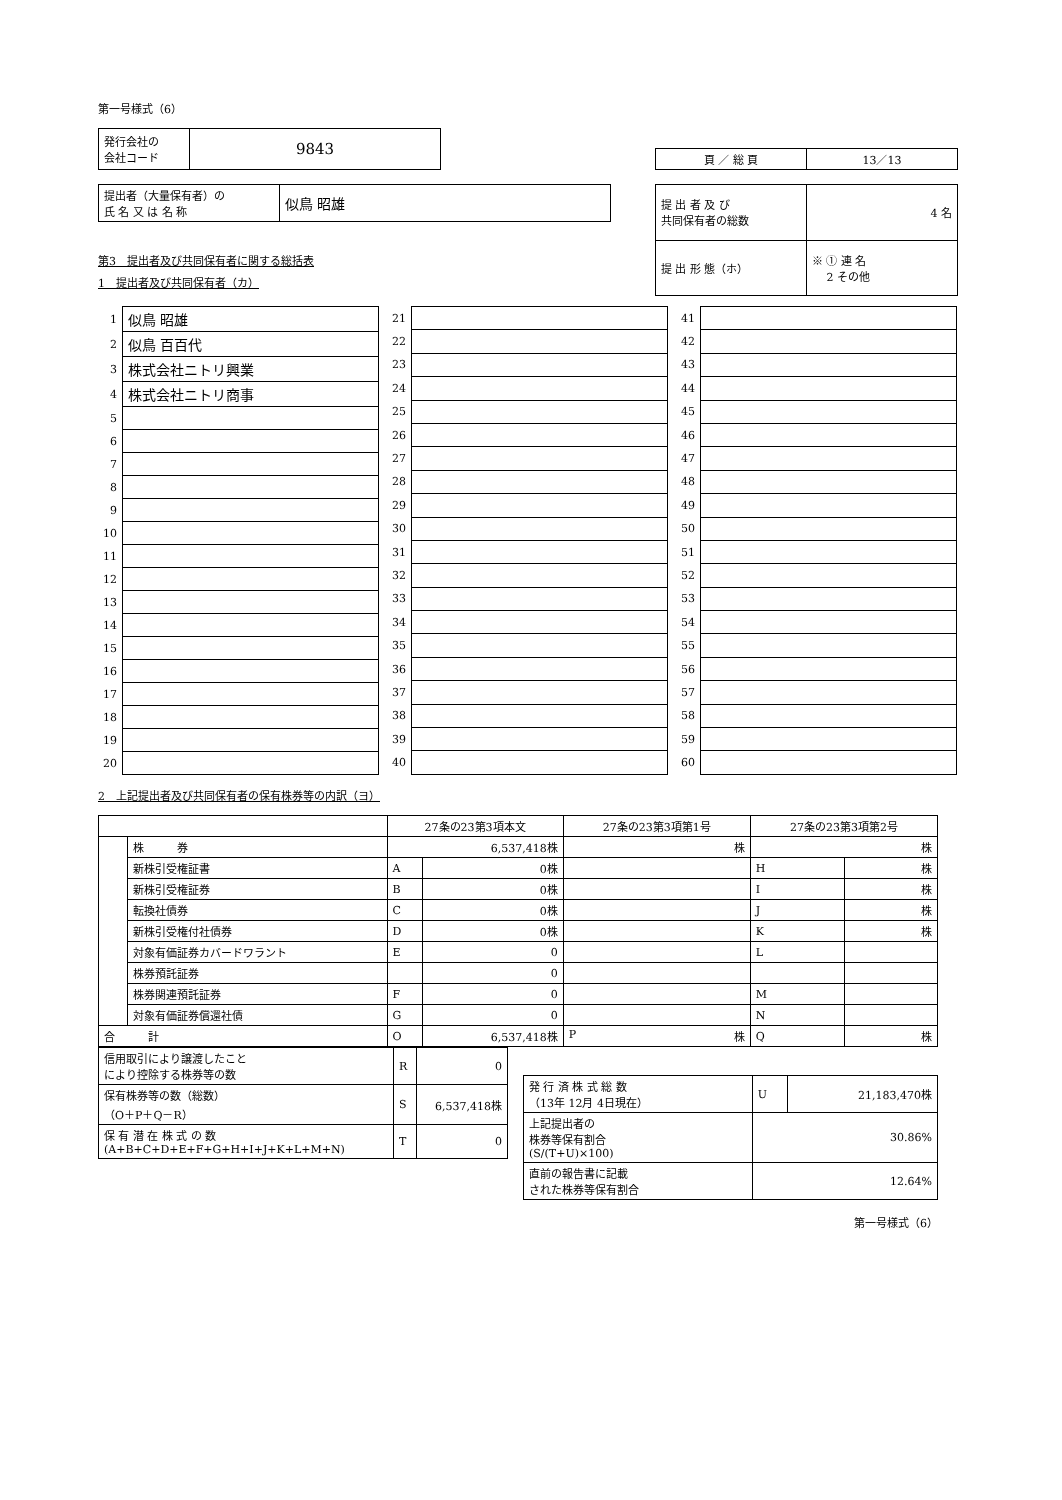第一号様式（6）
| 発行会社の 会社コード | 9843 |
| 頁 ／ 総 頁 | 13／13 |
| 提出者（大量保有者）の 氏 名 又 は 名 称 | 似鳥 昭雄 |
第3　提出者及び共同保有者に関する総括表
1　提出者及び共同保有者（カ）
| 提 出 者 及 び 共同保有者の総数 | 4 名 |
| 提 出 形 態（ホ） | ※ ① 連 名 2 その他 |
| 1 | 似鳥 昭雄 |
| 2 | 似鳥 百百代 |
| 3 | 株式会社ニトリ興業 |
| 4 | 株式会社ニトリ商事 |
| 5 | |
| 6 | |
| 7 | |
| 8 | |
| 9 | |
| 10 | |
| 11 | |
| 12 | |
| 13 | |
| 14 | |
| 15 | |
| 16 | |
| 17 | |
| 18 | |
| 19 | |
| 20 | |
| 21 | |
| 22 | |
| 23 | |
| 24 | |
| 25 | |
| 26 | |
| 27 | |
| 28 | |
| 29 | |
| 30 | |
| 31 | |
| 32 | |
| 33 | |
| 34 | |
| 35 | |
| 36 | |
| 37 | |
| 38 | |
| 39 | |
| 40 | |
| 41 | |
| 42 | |
| 43 | |
| 44 | |
| 45 | |
| 46 | |
| 47 | |
| 48 | |
| 49 | |
| 50 | |
| 51 | |
| 52 | |
| 53 | |
| 54 | |
| 55 | |
| 56 | |
| 57 | |
| 58 | |
| 59 | |
| 60 | |
2　上記提出者及び共同保有者の保有株券等の内訳（ヨ）
| | | 27条の23第3項本文 | | 27条の23第3項第1号 | 27条の23第3項第2号 | |
| --- | --- | --- | --- | --- | --- | --- |
| | 株 券 | 6,537,418株 | | 株 | 株 | |
| | 新株引受権証書 | A | 0株 | | H | 株 |
| | 新株引受権証券 | B | 0株 | | I | 株 |
| | 転換社債券 | C | 0株 | | J | 株 |
| | 新株引受権付社債券 | D | 0株 | | K | 株 |
| | 対象有価証券カバードワラント | E | 0 | | L | |
| | 株券預託証券 | | 0 | | | |
| | 株券関連預託証券 | F | 0 | | M | |
| | 対象有価証券償還社債 | G | 0 | | N | |
| 合 計 | | O | 6,537,418株 | P 株 | Q | 株 |
| 信用取引により譲渡したこと により控除する株券等の数 | R | 0 |
| 保有株券等の数（総数） （O＋P＋Q－R） | S | 6,537,418株 |
| 保 有 潜 在 株 式 の 数 (A+B+C+D+E+F+G+H+I+J+K+L+M+N) | T | 0 |
| 発 行 済 株 式 総 数 （13年 12月 4日現在） | U | 21,183,470株 |
| 上記提出者の 株券等保有割合 (S/(T+U)×100) | 30.86% | |
| 直前の報告書に記載 された株券等保有割合 | 12.64% | |
第一号様式（6）